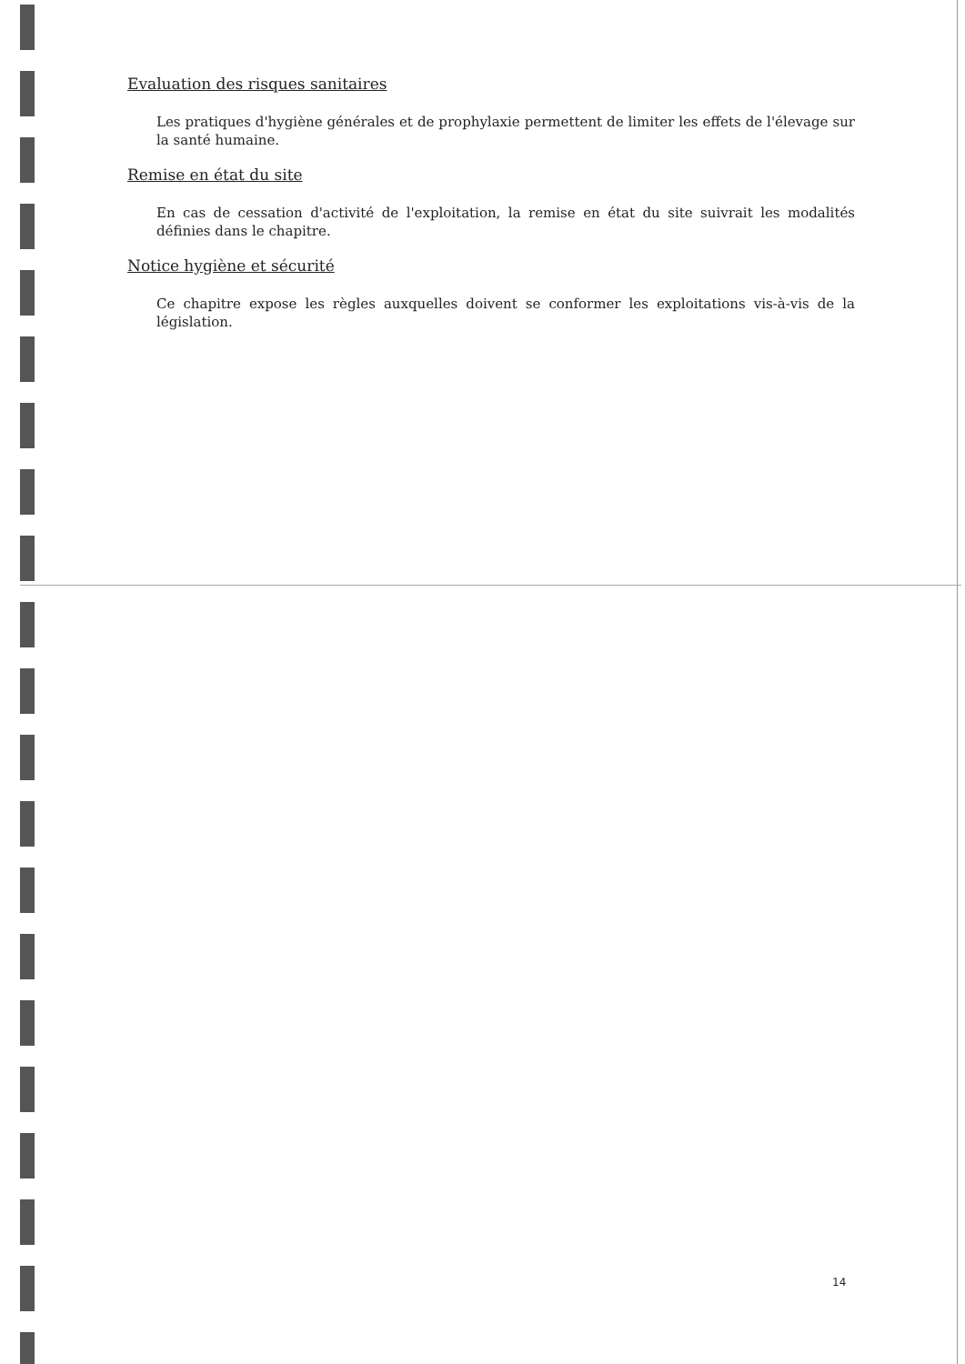Evaluation des risques sanitaires
Les pratiques d'hygiène générales et de prophylaxie permettent de limiter les effets de l'élevage sur la santé humaine.
Remise en état du site
En cas de cessation d'activité de l'exploitation, la remise en état du site suivrait les modalités définies dans le chapitre.
Notice hygiène et sécurité
Ce chapitre expose les règles auxquelles doivent se conformer les exploitations vis-à-vis de la législation.
14